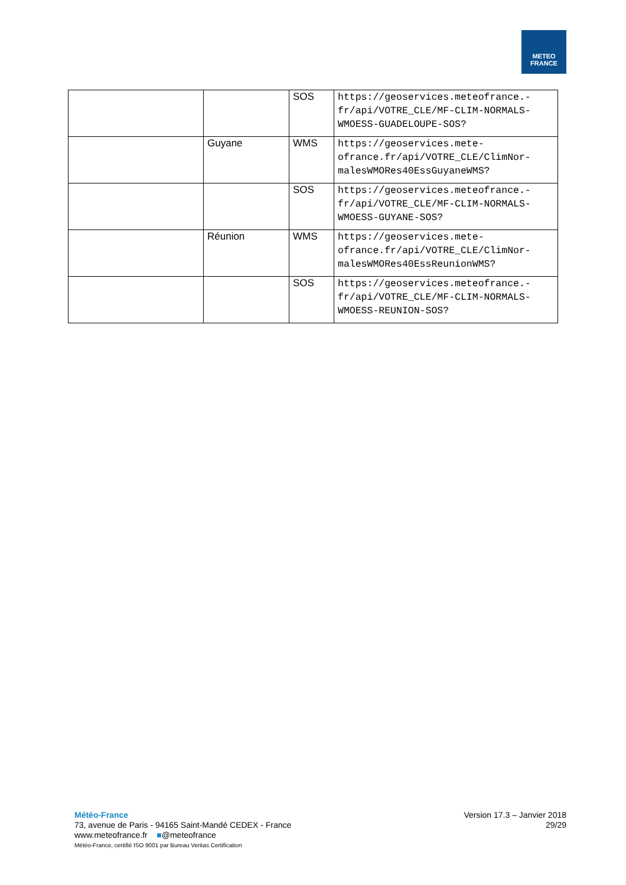METEO
FRANCE
| | | SOS | https://geoservices.meteofrance.-fr/api/VOTRE_CLE/MF-CLIM-NORMALS-WMOESS-GUADELOUPE-SOS? |
| | Guyane | WMS | https://geoservices.mete-ofrance.fr/api/VOTRE_CLE/ClimNor-malesWMORes40EssGuyaneWMS? |
| | | SOS | https://geoservices.meteofrance.-fr/api/VOTRE_CLE/MF-CLIM-NORMALS-WMOESS-GUYANE-SOS? |
| | Réunion | WMS | https://geoservices.mete-ofrance.fr/api/VOTRE_CLE/ClimNor-malesWMORes40EssReunionWMS? |
| | | SOS | https://geoservices.meteofrance.-fr/api/VOTRE_CLE/MF-CLIM-NORMALS-WMOESS-REUNION-SOS? |
Météo-France
73, avenue de Paris - 94165 Saint-Mandé CEDEX - France
www.meteofrance.fr ■@meteofrance
Météo-France, certifié ISO 9001 par Bureau Veritas Certification
Version 17.3 – Janvier 2018
29/29